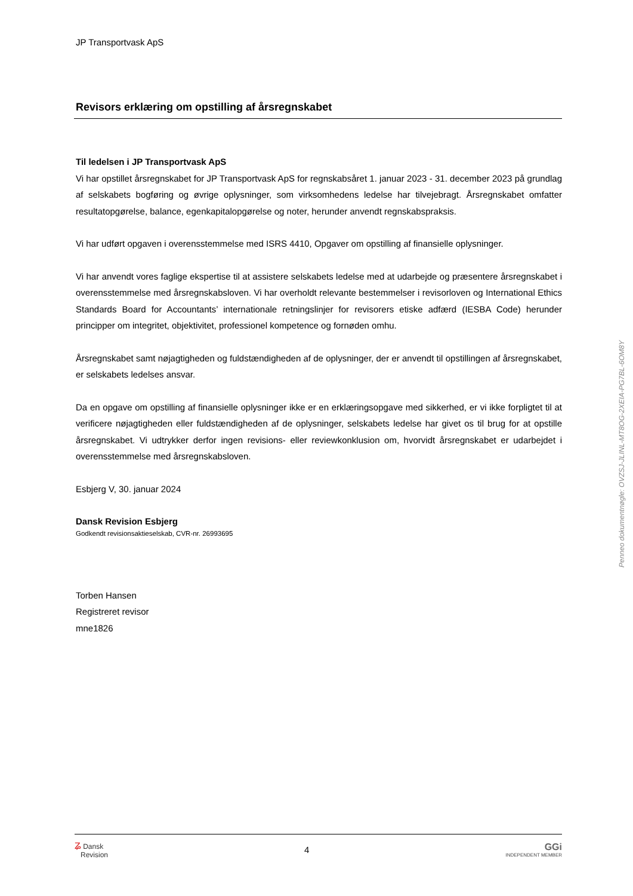JP Transportvask ApS
Revisors erklæring om opstilling af årsregnskabet
Til ledelsen i JP Transportvask ApS
Vi har opstillet årsregnskabet for JP Transportvask ApS for regnskabsåret 1. januar 2023 - 31. december 2023 på grundlag af selskabets bogføring og øvrige oplysninger, som virksomhedens ledelse har tilvejebragt. Årsregnskabet omfatter resultatopgørelse, balance, egenkapitalopgørelse og noter, herunder anvendt regnskabspraksis.
Vi har udført opgaven i overensstemmelse med ISRS 4410, Opgaver om opstilling af finansielle oplysninger.
Vi har anvendt vores faglige ekspertise til at assistere selskabets ledelse med at udarbejde og præsentere årsregnskabet i overensstemmelse med årsregnskabsloven. Vi har overholdt relevante bestemmelser i revisorloven og International Ethics Standards Board for Accountants’ internationale retningslinjer for revisorers etiske adfærd (IESBA Code) herunder principper om integritet, objektivitet, professionel kompetence og fornøden omhu.
Årsregnskabet samt nøjagtigheden og fuldstændigheden af de oplysninger, der er anvendt til opstillingen af årsregnskabet, er selskabets ledelses ansvar.
Da en opgave om opstilling af finansielle oplysninger ikke er en erklæringsopgave med sikkerhed, er vi ikke forpligtet til at verificere nøjagtigheden eller fuldstændigheden af de oplysninger, selskabets ledelse har givet os til brug for at opstille årsregnskabet. Vi udtrykker derfor ingen revisions- eller reviewkonklusion om, hvorvidt årsregnskabet er udarbejdet i overensstemmelse med årsregnskabsloven.
Esbjerg V, 30. januar 2024
Dansk Revision Esbjerg
Godkendt revisionsaktieselskab, CVR-nr. 26993695
Torben Hansen
Registreret revisor
mne1826
Penneo dokumentnøgle: OVZSJ-JLINL-MT8OG-2XEIA-PG7BL-6OM8Y
ʑ Dansk
Revision
4
GGi
INDEPENDENT MEMBER